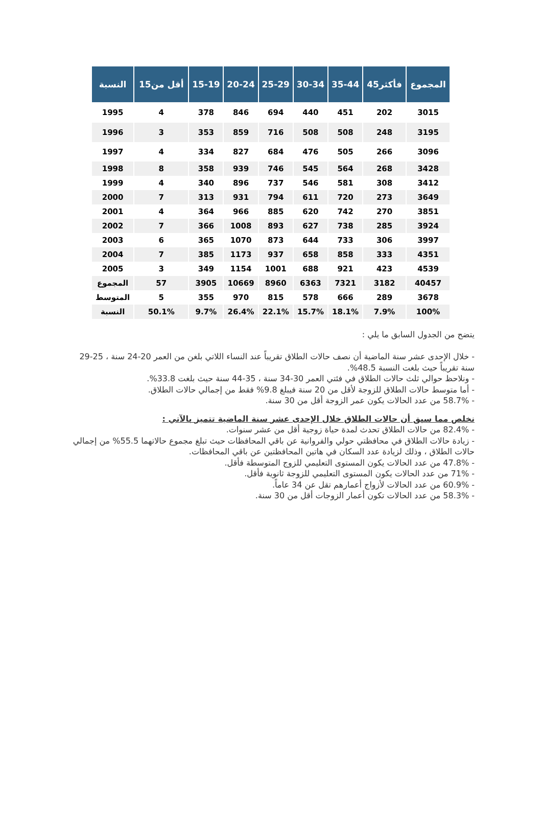| النسبة | أقل من15 | 15-19 | 20-24 | 25-29 | 30-34 | 35-44 | 45فأكثر | المجموع |
| --- | --- | --- | --- | --- | --- | --- | --- | --- |
| 1995 | 4 | 378 | 846 | 694 | 440 | 451 | 202 | 3015 |
| 1996 | 3 | 353 | 859 | 716 | 508 | 508 | 248 | 3195 |
| 1997 | 4 | 334 | 827 | 684 | 476 | 505 | 266 | 3096 |
| 1998 | 8 | 358 | 939 | 746 | 545 | 564 | 268 | 3428 |
| 1999 | 4 | 340 | 896 | 737 | 546 | 581 | 308 | 3412 |
| 2000 | 7 | 313 | 931 | 794 | 611 | 720 | 273 | 3649 |
| 2001 | 4 | 364 | 966 | 885 | 620 | 742 | 270 | 3851 |
| 2002 | 7 | 366 | 1008 | 893 | 627 | 738 | 285 | 3924 |
| 2003 | 6 | 365 | 1070 | 873 | 644 | 733 | 306 | 3997 |
| 2004 | 7 | 385 | 1173 | 937 | 658 | 858 | 333 | 4351 |
| 2005 | 3 | 349 | 1154 | 1001 | 688 | 921 | 423 | 4539 |
| المجموع | 57 | 3905 | 10669 | 8960 | 6363 | 7321 | 3182 | 40457 |
| المتوسط | 5 | 355 | 970 | 815 | 578 | 666 | 289 | 3678 |
| النسبة | 50.1% | 9.7% | 26.4% | 22.1% | 15.7% | 18.1% | 7.9% | 100% |
يتضح من الجدول السابق ما يلي :
- خلال الإحدى عشر سنة الماضية أن نصف حالات الطلاق تقريباً عند النساء اللاتي بلغن من العمر 20-24 سنة ، 25-29 سنة تقريباً حيث بلغت النسبة 48.5%.
- ونلاحظ حوالي ثلث حالات الطلاق في فئتي العمر 30-34 سنة ، 35-44 سنة حيث بلغت 33.8%.
- أما متوسط حالات الطلاق للزوجة لأقل من 20 سنة فيبلغ 9.8% فقط من إجمالي حالات الطلاق.
- 58.7% من عدد الحالات يكون عمر الزوجة أقل من 30 سنة.
نخلص مما سبق أن حالات الطلاق خلال الإحدى عشر سنة الماضية تتميز بالآتي :
- 82.4% من حالات الطلاق تحدث لمدة حياة زوجية أقل من عشر سنوات.
- زيادة حالات الطلاق في محافظتي حولي والفروانية عن باقي المحافظات حيث تبلغ مجموع حالاتهما 55.5% من إجمالي حالات الطلاق ، وذلك لزيادة عدد السكان في هاتين المحافظتين عن باقي المحافظات.
- 47.8% من عدد الحالات يكون المستوى التعليمي للزوج المتوسطة فأقل.
- 71% من عدد الحالات يكون المستوى التعليمي للزوجة ثانوية فأقل.
- 60.9% من عدد الحالات لأزواج أعمارهم تقل عن 34 عاماً.
- 58.3% من عدد الحالات تكون أعمار الزوجات أقل من 30 سنة.